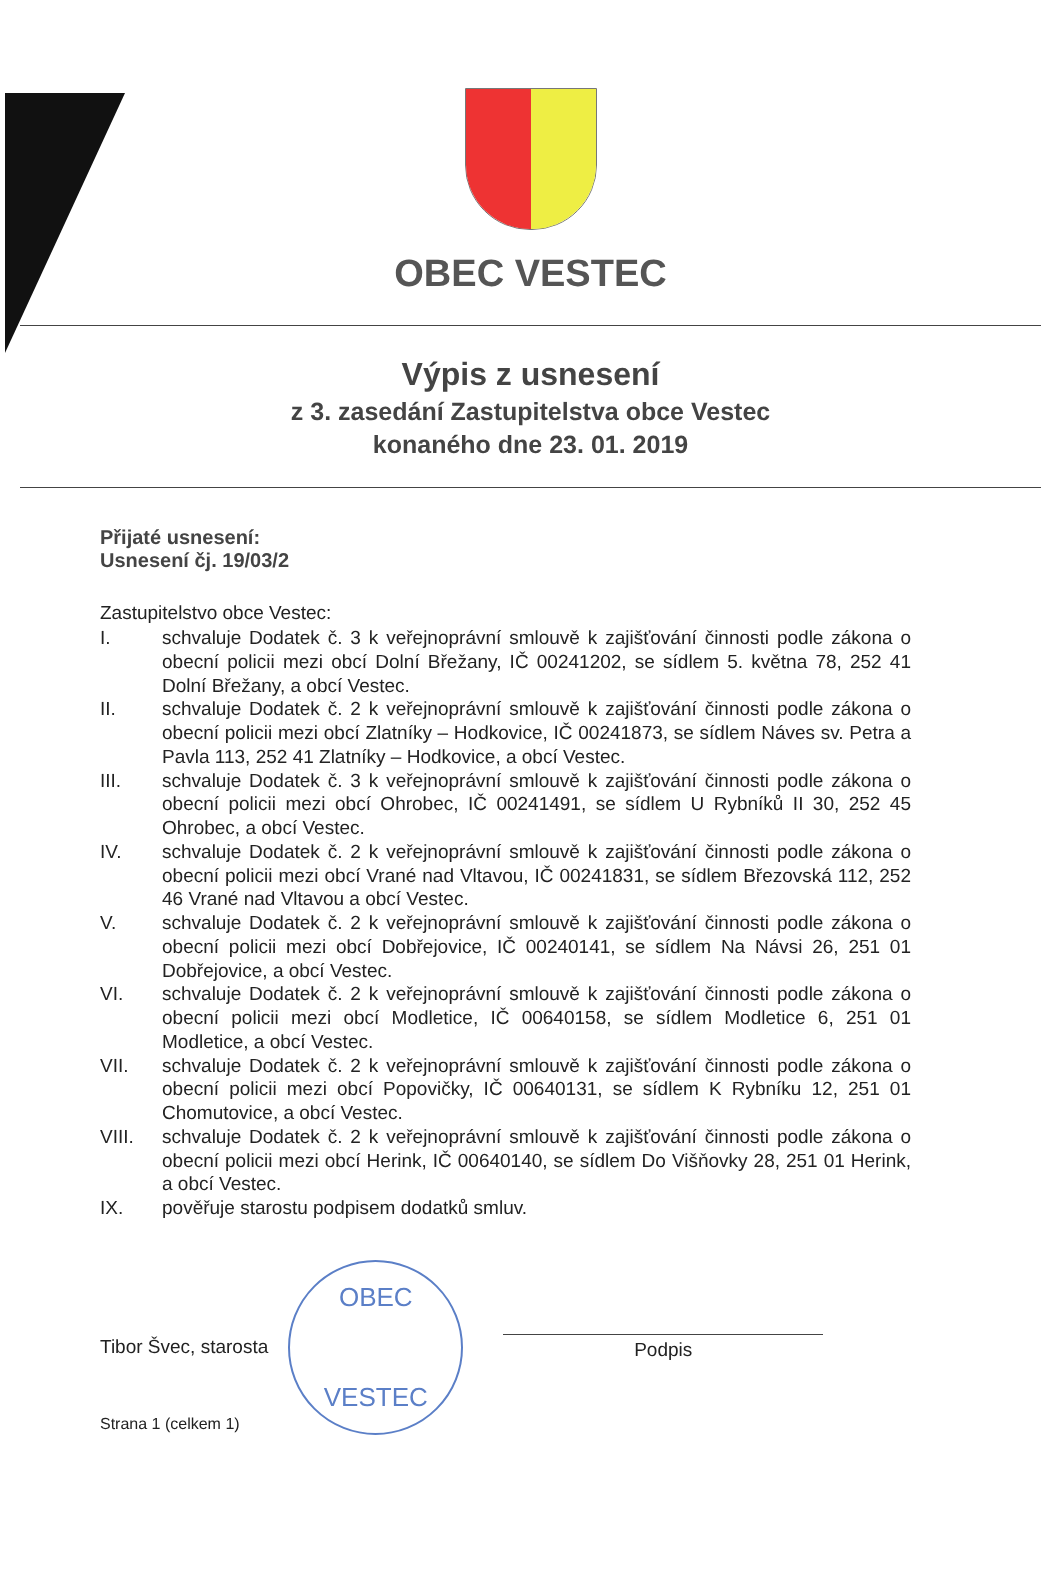OBEC VESTEC
Výpis z usnesení
z 3. zasedání Zastupitelstva obce Vestec
konaného dne 23. 01. 2019
Přijaté usnesení:
Usnesení čj. 19/03/2
Zastupitelstvo obce Vestec:
I. schvaluje Dodatek č. 3 k veřejnoprávní smlouvě k zajišťování činnosti podle zákona o obecní policii mezi obcí Dolní Břežany, IČ 00241202, se sídlem 5. května 78, 252 41 Dolní Břežany, a obcí Vestec.
II. schvaluje Dodatek č. 2 k veřejnoprávní smlouvě k zajišťování činnosti podle zákona o obecní policii mezi obcí Zlatníky – Hodkovice, IČ 00241873, se sídlem Náves sv. Petra a Pavla 113, 252 41 Zlatníky – Hodkovice, a obcí Vestec.
III. schvaluje Dodatek č. 3 k veřejnoprávní smlouvě k zajišťování činnosti podle zákona o obecní policii mezi obcí Ohrobec, IČ 00241491, se sídlem U Rybníků II 30, 252 45 Ohrobec, a obcí Vestec.
IV. schvaluje Dodatek č. 2 k veřejnoprávní smlouvě k zajišťování činnosti podle zákona o obecní policii mezi obcí Vrané nad Vltavou, IČ 00241831, se sídlem Březovská 112, 252 46 Vrané nad Vltavou a obcí Vestec.
V. schvaluje Dodatek č. 2 k veřejnoprávní smlouvě k zajišťování činnosti podle zákona o obecní policii mezi obcí Dobřejovice, IČ 00240141, se sídlem Na Návsi 26, 251 01 Dobřejovice, a obcí Vestec.
VI. schvaluje Dodatek č. 2 k veřejnoprávní smlouvě k zajišťování činnosti podle zákona o obecní policii mezi obcí Modletice, IČ 00640158, se sídlem Modletice 6, 251 01 Modletice, a obcí Vestec.
VII. schvaluje Dodatek č. 2 k veřejnoprávní smlouvě k zajišťování činnosti podle zákona o obecní policii mezi obcí Popovičky, IČ 00640131, se sídlem K Rybníku 12, 251 01 Chomutovice, a obcí Vestec.
VIII. schvaluje Dodatek č. 2 k veřejnoprávní smlouvě k zajišťování činnosti podle zákona o obecní policii mezi obcí Herink, IČ 00640140, se sídlem Do Višňovky 28, 251 01 Herink, a obcí Vestec.
IX. pověřuje starostu podpisem dodatků smluv.
Tibor Švec, starosta
OBEC
VESTEC
Podpis
Strana 1 (celkem 1)